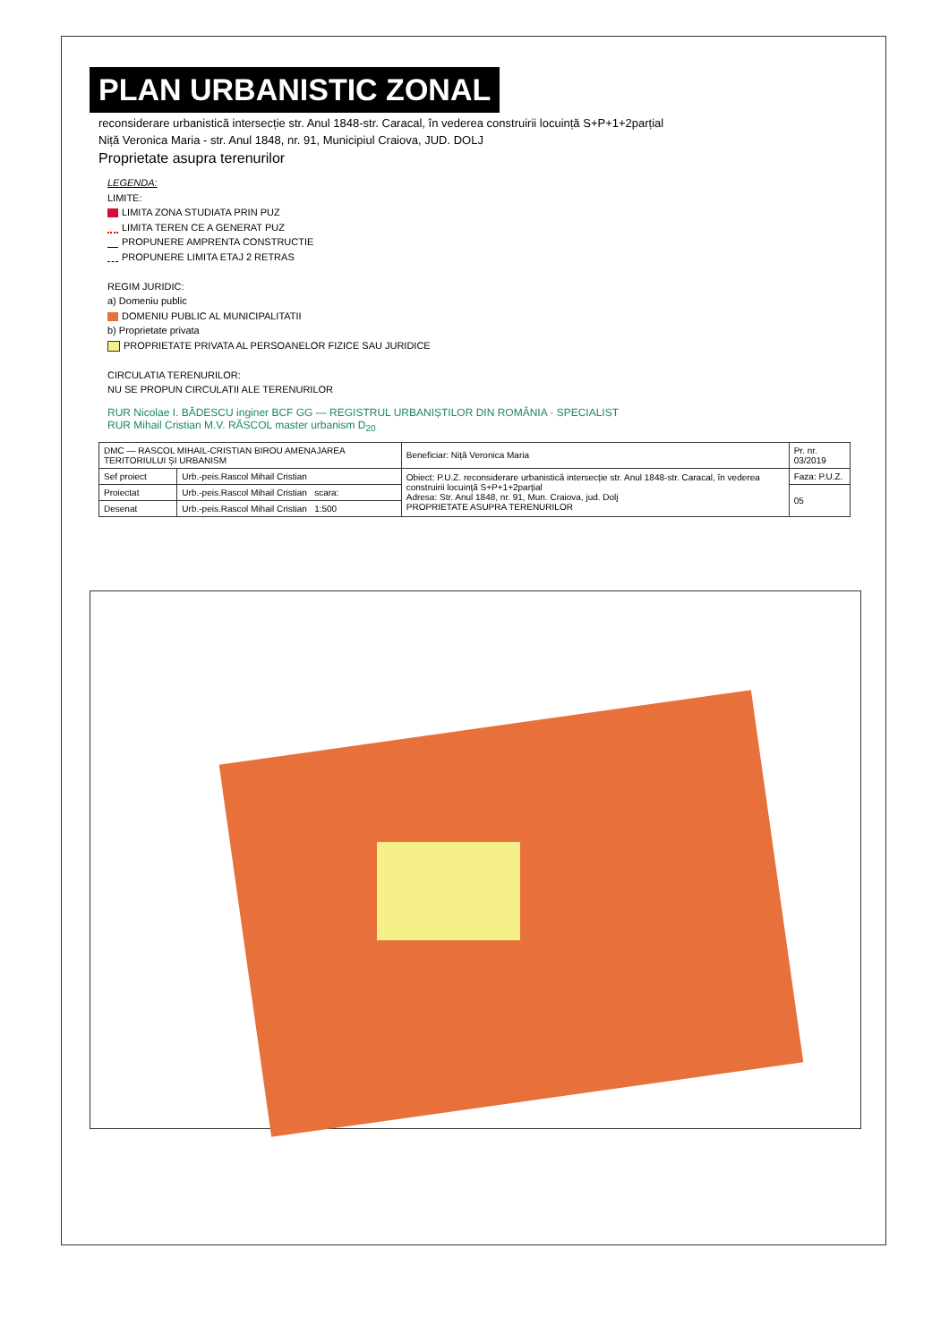PLAN URBANISTIC ZONAL
reconsiderare urbanistică intersecție str. Anul 1848-str. Caracal, în vederea construirii locuință S+P+1+2parțial
Niță Veronica Maria - str. Anul 1848, nr. 91, Municipiul Craiova, JUD. DOLJ
Proprietate asupra terenurilor
LEGENDA:
LIMITE:
LIMITA ZONA STUDIATA PRIN PUZ
LIMITA TEREN CE A GENERAT PUZ
PROPUNERE AMPRENTA CONSTRUCTIE
PROPUNERE LIMITA ETAJ 2 RETRAS
REGIM JURIDIC:
a) Domeniu public
DOMENIU PUBLIC AL MUNICIPALITATII
b) Proprietate privata
PROPRIETATE PRIVATA AL PERSOANELOR FIZICE SAU JURIDICE
CIRCULATIA TERENURILOR:
NU SE PROPUN CIRCULATII ALE TERENURILOR
RUR Nicolae I. BĂDESCU inginer BCF GG — REGISTRUL URBANIȘTILOR DIN ROMÂNIA · SPECIALIST
RUR Mihail Cristian M.V. RĂSCOL master urbanism D<sub>20</sub>
| DMC — RASCOL MIHAIL-CRISTIAN BIROU AMENAJAREA TERITORIULUI ȘI URBANISM | | Beneficiar: Niță Veronica Maria | Pr. nr. 03/2019 |
| Sef proiect | Urb.-peis.Rascol Mihail Cristian | Obiect: P.U.Z. reconsiderare urbanistică intersecție str. Anul 1848-str. Caracal, în vederea construirii locuință S+P+1+2parțial Adresa: Str. Anul 1848, nr. 91, Mun. Craiova, jud. Dolj PROPRIETATE ASUPRA TERENURILOR | Faza: P.U.Z. |
| Proiectat | Urb.-peis.Rascol Mihail Cristian scara: | | 05 |
| Desenat | Urb.-peis.Rascol Mihail Cristian 1:500 | | |